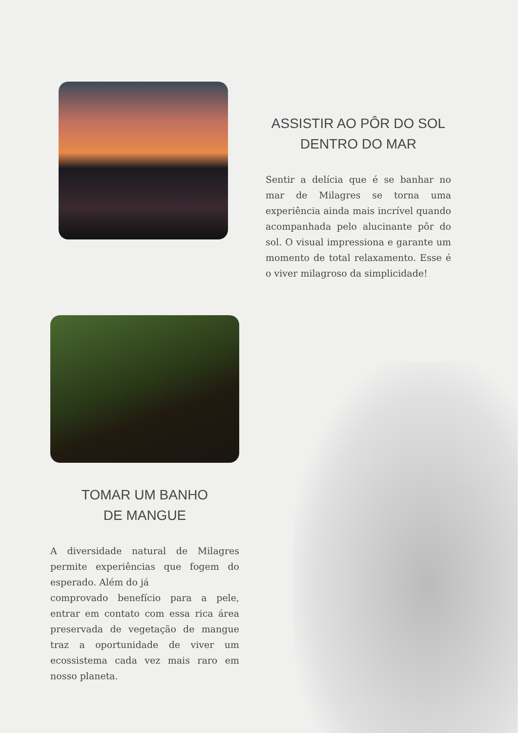ASSISTIR AO PÔR DO SOL
DENTRO DO MAR
Sentir a delícia que é se banhar no mar de Milagres se torna uma experiência ainda mais incrível quando acompanhada pelo alucinante pôr do sol. O visual impressiona e garante um momento de total relaxamento. Esse é o viver milagroso da simplicidade!
TOMAR UM BANHO
DE MANGUE
A diversidade natural de Milagres permite experiências que fogem do esperado. Além do já
comprovado benefício para a pele, entrar em contato com essa rica área preservada de vegetação de mangue traz a oportunidade de viver um ecossistema cada vez mais raro em nosso planeta.